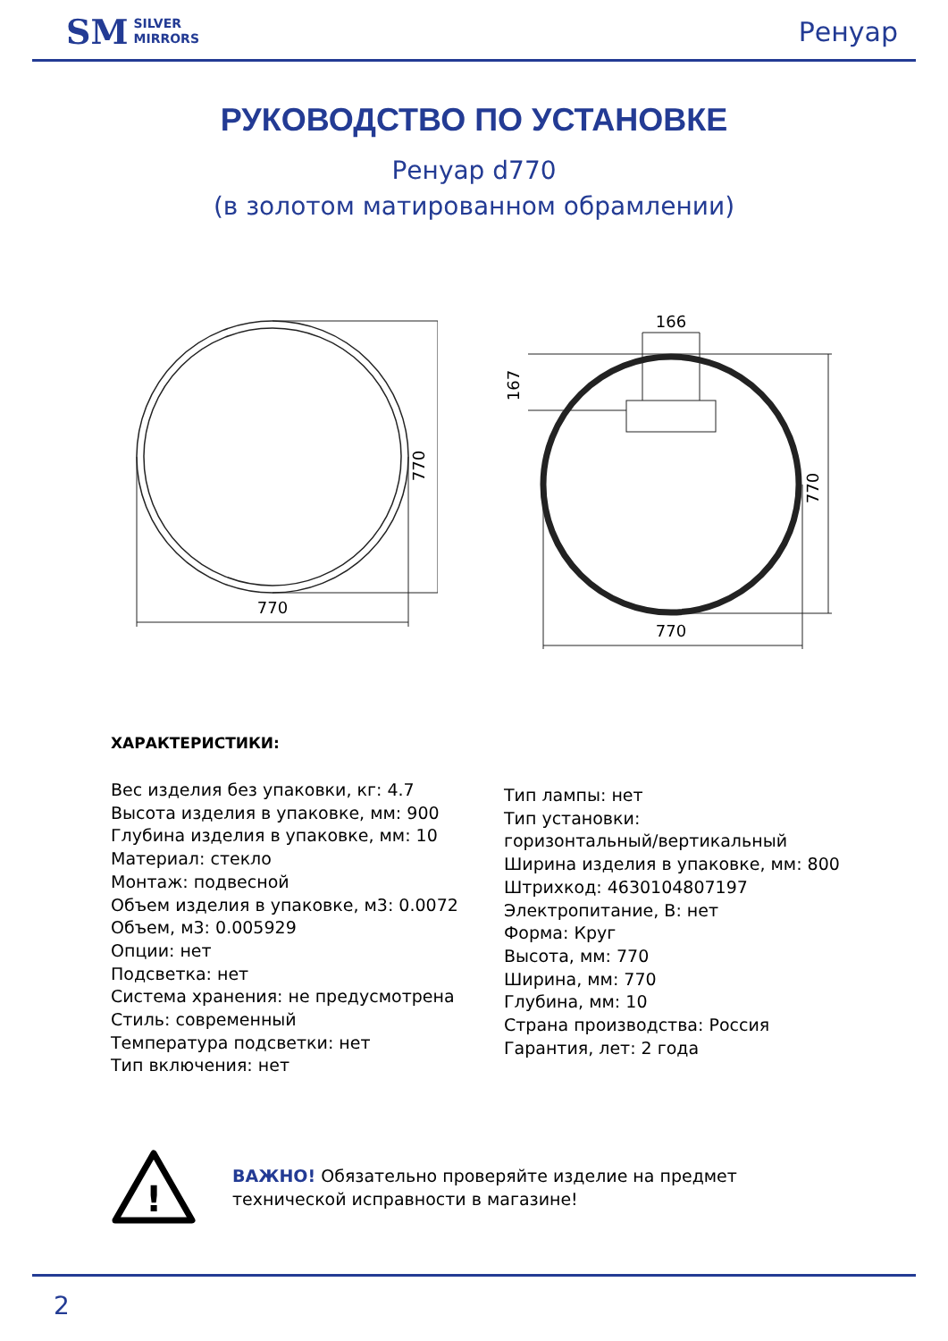SM SILVER
MIRRORS
Ренуар
РУКОВОДСТВО ПО УСТАНОВКЕ
Ренуар d770
(в золотом матированном обрамлении)
770
770
166
167
770
770
ХАРАКТЕРИСТИКИ:
Вес изделия без упаковки, кг: 4.7
Высота изделия в упаковке, мм: 900
Глубина изделия в упаковке, мм: 10
Материал: стекло
Монтаж: подвесной
Объем изделия в упаковке, м3: 0.0072
Объем, м3: 0.005929
Опции: нет
Подсветка: нет
Система хранения: не предусмотрена
Стиль: современный
Температура подсветки: нет
Тип включения: нет
Тип лампы: нет
Тип установки:
горизонтальный/вертикальный
Ширина изделия в упаковке, мм: 800
Штрихкод: 4630104807197
Электропитание, В: нет
Форма: Круг
Высота, мм: 770
Ширина, мм: 770
Глубина, мм: 10
Страна производства: Россия
Гарантия, лет: 2 года
!
ВАЖНО! Обязательно проверяйте изделие на предмет технической исправности в магазине!
2